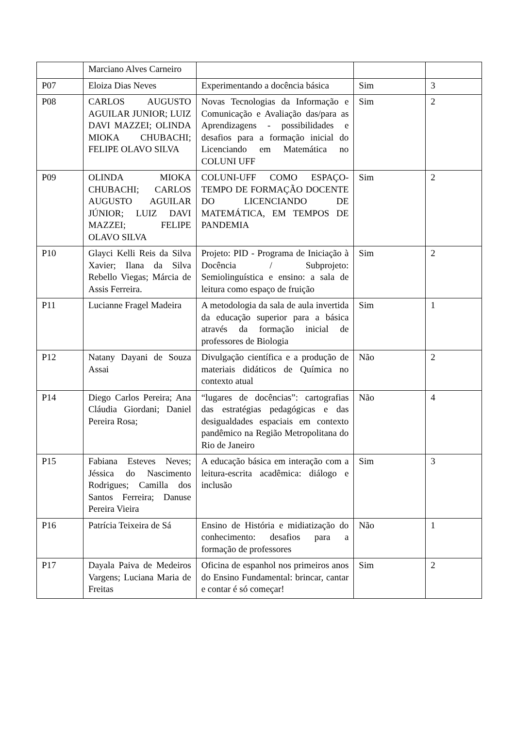| | Marciano Alves Carneiro | | | |
| P07 | Eloiza Dias Neves | Experimentando a docência básica | Sim | 3 |
| P08 | CARLOS AUGUSTO AGUILAR JUNIOR; LUIZ DAVI MAZZEI; OLINDA MIOKA CHUBACHI; FELIPE OLAVO SILVA | Novas Tecnologias da Informação e Comunicação e Avaliação das/para as Aprendizagens - possibilidades e desafios para a formação inicial do Licenciando em Matemática no COLUNI UFF | Sim | 2 |
| P09 | OLINDA MIOKA CHUBACHI; CARLOS AUGUSTO AGUILAR JÚNIOR; LUIZ DAVI MAZZEI; FELIPE OLAVO SILVA | COLUNI-UFF COMO ESPAÇO-TEMPO DE FORMAÇÃO DOCENTE DO LICENCIANDO DE MATEMÁTICA, EM TEMPOS DE PANDEMIA | Sim | 2 |
| P10 | Glayci Kelli Reis da Silva Xavier; Ilana da Silva Rebello Viegas; Márcia de Assis Ferreira. | Projeto: PID - Programa de Iniciação à Docência / Subprojeto: Semiolinguística e ensino: a sala de leitura como espaço de fruição | Sim | 2 |
| P11 | Lucianne Fragel Madeira | A metodologia da sala de aula invertida da educação superior para a básica através da formação inicial de professores de Biologia | Sim | 1 |
| P12 | Natany Dayani de Souza Assai | Divulgação científica e a produção de materiais didáticos de Química no contexto atual | Não | 2 |
| P14 | Diego Carlos Pereira; Ana Cláudia Giordani; Daniel Pereira Rosa; | “lugares de docências”: cartografias das estratégias pedagógicas e das desigualdades espaciais em contexto pandêmico na Região Metropolitana do Rio de Janeiro | Não | 4 |
| P15 | Fabiana Esteves Neves; Jéssica do Nascimento Rodrigues; Camilla dos Santos Ferreira; Danuse Pereira Vieira | A educação básica em interação com a leitura-escrita acadêmica: diálogo e inclusão | Sim | 3 |
| P16 | Patrícia Teixeira de Sá | Ensino de História e midiatização do conhecimento: desafios para a formação de professores | Não | 1 |
| P17 | Dayala Paiva de Medeiros Vargens; Luciana Maria de Freitas | Oficina de espanhol nos primeiros anos do Ensino Fundamental: brincar, cantar e contar é só começar! | Sim | 2 |